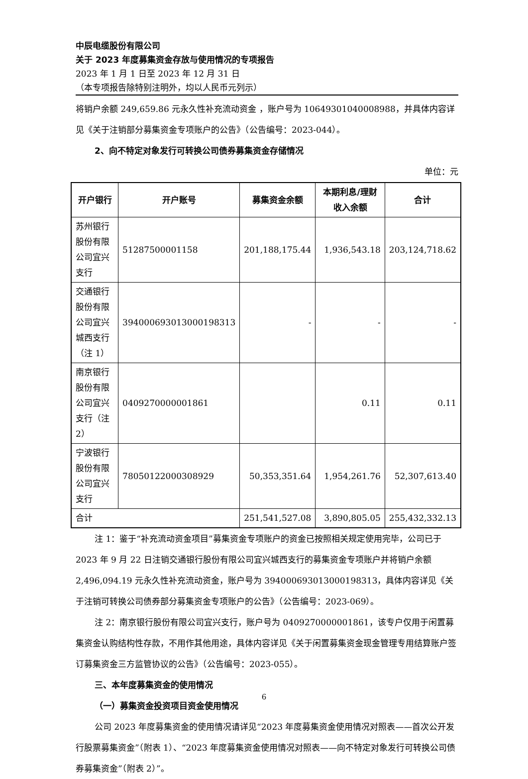中辰电缆股份有限公司
关于 2023 年度募集资金存放与使用情况的专项报告
2023 年 1 月 1 日至 2023 年 12 月 31 日
（本专项报告除特别注明外，均以人民币元列示）
将销户余额 249,659.86 元永久性补充流动资金 ，账户号为 10649301040008988，并具体内容详见《关于注销部分募集资金专项账户的公告》（公告编号：2023-044）。
2、向不特定对象发行可转换公司债券募集资金存储情况
单位：元
| 开户银行 | 开户账号 | 募集资金余额 | 本期利息/理财收入余额 | 合计 |
| --- | --- | --- | --- | --- |
| 苏州银行股份有限公司宜兴支行 | 51287500001158 | 201,188,175.44 | 1,936,543.18 | 203,124,718.62 |
| 交通银行股份有限公司宜兴城西支行（注 1） | 394000693013000198313 | - | - | - |
| 南京银行股份有限公司宜兴支行（注 2） | 0409270000001861 | | 0.11 | 0.11 |
| 宁波银行股份有限公司宜兴支行 | 78050122000308929 | 50,353,351.64 | 1,954,261.76 | 52,307,613.40 |
| 合计 | | 251,541,527.08 | 3,890,805.05 | 255,432,332.13 |
注 1：鉴于“补充流动资金项目”募集资金专项账户的资金已按照相关规定使用完毕，公司已于 2023 年 9 月 22 日注销交通银行股份有限公司宜兴城西支行的募集资金专项账户并将销户余额 2,496,094.19 元永久性补充流动资金，账户号为 394000693013000198313，具体内容详见《关于注销可转换公司债券部分募集资金专项账户的公告》（公告编号：2023-069）。
注 2：南京银行股份有限公司宜兴支行，账户号为 0409270000001861，该专户仅用于闲置募集资金认购结构性存款，不用作其他用途，具体内容详见《关于闲置募集资金现金管理专用结算账户签订募集资金三方监管协议的公告》（公告编号：2023-055）。
三、本年度募集资金的使用情况
（一）募集资金投资项目资金使用情况
公司 2023 年度募集资金的使用情况请详见“2023 年度募集资金使用情况对照表——首次公开发行股票募集资金”（附表 1）、“2023 年度募集资金使用情况对照表——向不特定对象发行可转换公司债券募集资金”（附表 2）”。
6